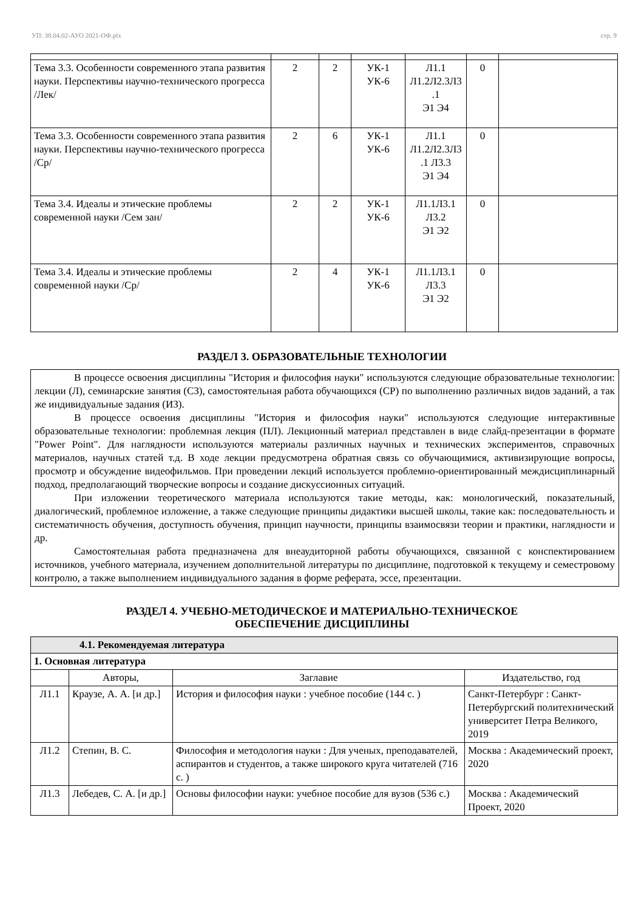УП: 38.04.02-АУО 2021-ОФ.plx стр. 9
| Тема 3.3. Особенности современного этапа развития науки. Перспективы научно-технического прогресса /Лек/ | 2 | 2 | УК-1 УК-6 | Л1.1 Л1.2Л2.3Л3 .1 Э1 Э4 | 0 | |
| Тема 3.3. Особенности современного этапа развития науки. Перспективы научно-технического прогресса /Ср/ | 2 | 6 | УК-1 УК-6 | Л1.1 Л1.2Л2.3Л3 .1 Л3.3 Э1 Э4 | 0 | |
| Тема 3.4. Идеалы и этические проблемы современной науки /Сем зан/ | 2 | 2 | УК-1 УК-6 | Л1.1Л3.1 Л3.2 Э1 Э2 | 0 | |
| Тема 3.4. Идеалы и этические проблемы современной науки /Ср/ | 2 | 4 | УК-1 УК-6 | Л1.1Л3.1 Л3.3 Э1 Э2 | 0 | |
РАЗДЕЛ 3. ОБРАЗОВАТЕЛЬНЫЕ ТЕХНОЛОГИИ
В процессе освоения дисциплины "История и философия науки" используются следующие образовательные технологии: лекции (Л), семинарские занятия (СЗ), самостоятельная работа обучающихся (СР) по выполнению различных видов заданий, а так же индивидуальные задания (ИЗ).
В процессе освоения дисциплины "История и философия науки" используются следующие интерактивные образовательные технологии: проблемная лекция (ПЛ). Лекционный материал представлен в виде слайд-презентации в формате "Power Point". Для наглядности используются материалы различных научных и технических экспериментов, справочных материалов, научных статей т.д. В ходе лекции предусмотрена обратная связь со обучающимися, активизирующие вопросы, просмотр и обсуждение видеофильмов. При проведении лекций используется проблемно-ориентированный междисциплинарный подход, предполагающий творческие вопросы и создание дискуссионных ситуаций.
При изложении теоретического материала используются такие методы, как: монологический, показательный, диалогический, проблемное изложение, а также следующие принципы дидактики высшей школы, такие как: последовательность и систематичность обучения, доступность обучения, принцип научности, принципы взаимосвязи теории и практики, наглядности и др.
Самостоятельная работа предназначена для внеаудиторной работы обучающихся, связанной с конспектированием источников, учебного материала, изучением дополнительной литературы по дисциплине, подготовкой к текущему и семестровому контролю, а также выполнением индивидуального задания в форме реферата, эссе, презентации.
РАЗДЕЛ 4. УЧЕБНО-МЕТОДИЧЕСКОЕ И МАТЕРИАЛЬНО-ТЕХНИЧЕСКОЕ
ОБЕСПЕЧЕНИЕ ДИСЦИПЛИНЫ
| 4.1. Рекомендуемая литература | | | |
| 1. Основная литература | | | |
| | Авторы, | Заглавие | Издательство, год |
| Л1.1 | Краузе, А. А. [и др.] | История и философия науки : учебное пособие (144 с. ) | Санкт-Петербург : Санкт-Петербургский политехнический университет Петра Великого, 2019 |
| Л1.2 | Степин, В. С. | Философия и методология науки : Для ученых, преподавателей, аспирантов и студентов, а также широкого круга читателей (716 с. ) | Москва : Академический проект, 2020 |
| Л1.3 | Лебедев, С. А. [и др.] | Основы философии науки: учебное пособие для вузов (536 с.) | Москва : Академический Проект, 2020 |